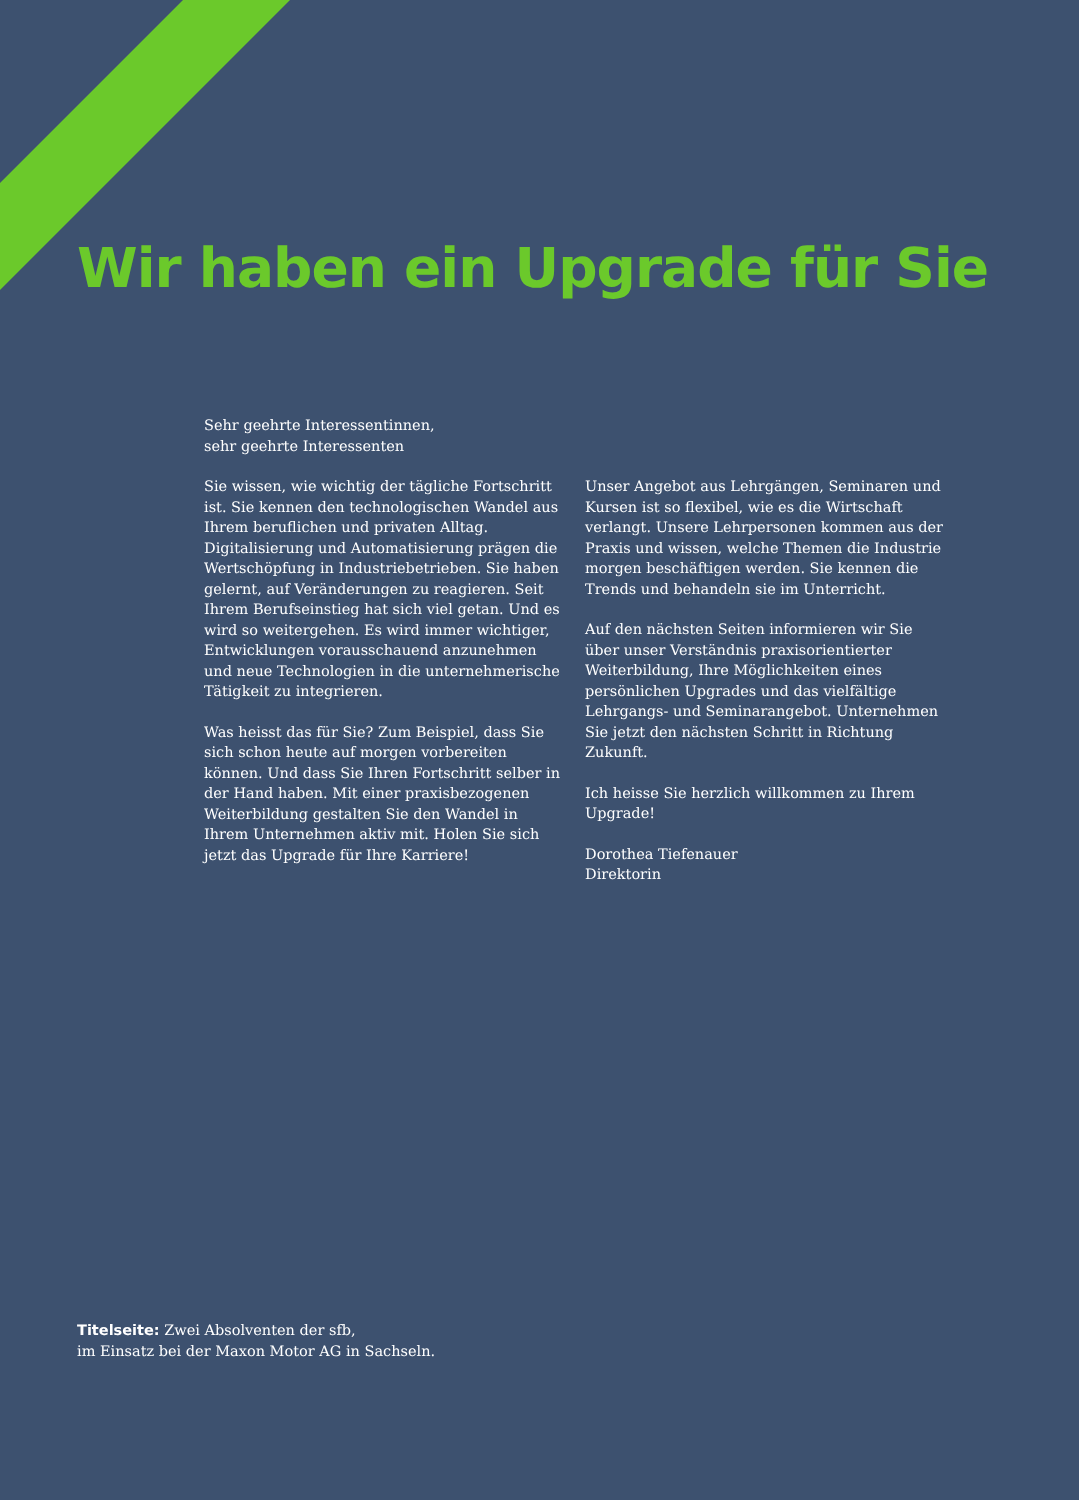Wir haben ein Upgrade für Sie
Sehr geehrte Interessentinnen,
sehr geehrte Interessenten
Sie wissen, wie wichtig der tägliche Fortschritt ist. Sie kennen den technologischen Wandel aus Ihrem beruflichen und privaten Alltag. Digitalisierung und Automatisierung prägen die Wertschöpfung in Industriebetrieben. Sie haben gelernt, auf Veränderungen zu reagieren. Seit Ihrem Berufseinstieg hat sich viel getan. Und es wird so weitergehen. Es wird immer wichtiger, Entwicklungen vorausschauend anzunehmen und neue Technologien in die unternehmerische Tätigkeit zu integrieren.
Was heisst das für Sie? Zum Beispiel, dass Sie sich schon heute auf morgen vorbereiten können. Und dass Sie Ihren Fortschritt selber in der Hand haben. Mit einer praxisbezogenen Weiterbildung gestalten Sie den Wandel in Ihrem Unternehmen aktiv mit. Holen Sie sich jetzt das Upgrade für Ihre Karriere!
Unser Angebot aus Lehrgängen, Seminaren und Kursen ist so flexibel, wie es die Wirtschaft verlangt. Unsere Lehrpersonen kommen aus der Praxis und wissen, welche Themen die Industrie morgen beschäftigen werden. Sie kennen die Trends und behandeln sie im Unterricht.
Auf den nächsten Seiten informieren wir Sie über unser Verständnis praxisorientierter Weiterbildung, Ihre Möglichkeiten eines persönlichen Upgrades und das vielfältige Lehrgangs- und Seminarangebot. Unternehmen Sie jetzt den nächsten Schritt in Richtung Zukunft.
Ich heisse Sie herzlich willkommen zu Ihrem Upgrade!
Dorothea Tiefenauer
Direktorin
Titelseite: Zwei Absolventen der sfb,
im Einsatz bei der Maxon Motor AG in Sachseln.